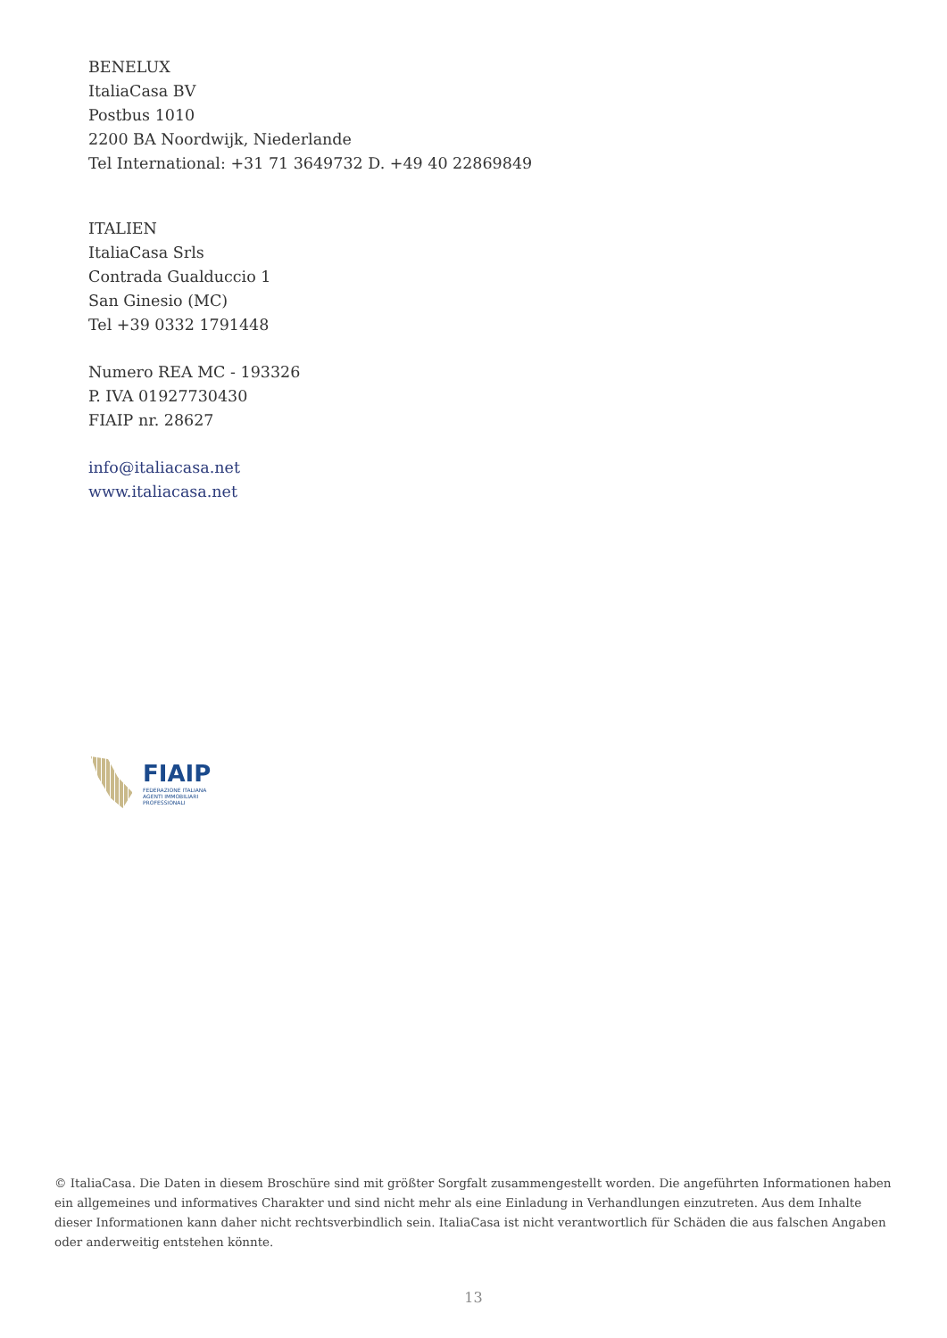BENELUX
ItaliaCasa BV
Postbus 1010
2200 BA Noordwijk, Niederlande
Tel International: +31 71 3649732 D. +49 40 22869849
ITALIEN
ItaliaCasa Srls
Contrada Gualduccio 1
San Ginesio (MC)
Tel +39 0332 1791448
Numero REA MC - 193326
P. IVA 01927730430
FIAIP nr. 28627
info@italiacasa.net
www.italiacasa.net
FIAIP
FEDERAZIONE ITALIANA
AGENTI IMMOBILIARI
PROFESSIONALI
© ItaliaCasa. Die Daten in diesem Broschüre sind mit größter Sorgfalt zusammengestellt worden. Die angeführten Informationen haben ein allgemeines und informatives Charakter und sind nicht mehr als eine Einladung in Verhandlungen einzutreten. Aus dem Inhalte dieser Informationen kann daher nicht rechtsverbindlich sein. ItaliaCasa ist nicht verantwortlich für Schäden die aus falschen Angaben oder anderweitig entstehen könnte.
13